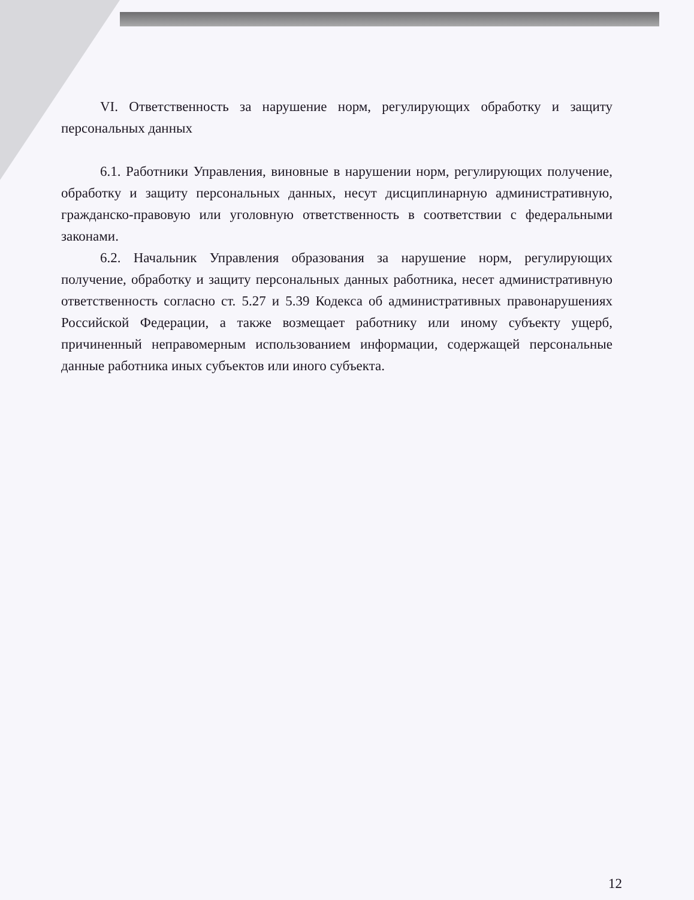VI. Ответственность за нарушение норм, регулирующих обработку и защиту персональных данных
6.1. Работники Управления, виновные в нарушении норм, регулирующих получение, обработку и защиту персональных данных, несут дисциплинарную административную, гражданско-правовую или уголовную ответственность в соответствии с федеральными законами.
6.2. Начальник Управления образования за нарушение норм, регулирующих получение, обработку и защиту персональных данных работника, несет административную ответственность согласно ст. 5.27 и 5.39 Кодекса об административных правонарушениях Российской Федерации, а также возмещает работнику или иному субъекту ущерб, причиненный неправомерным использованием информации, содержащей персональные данные работника иных субъектов или иного субъекта.
12